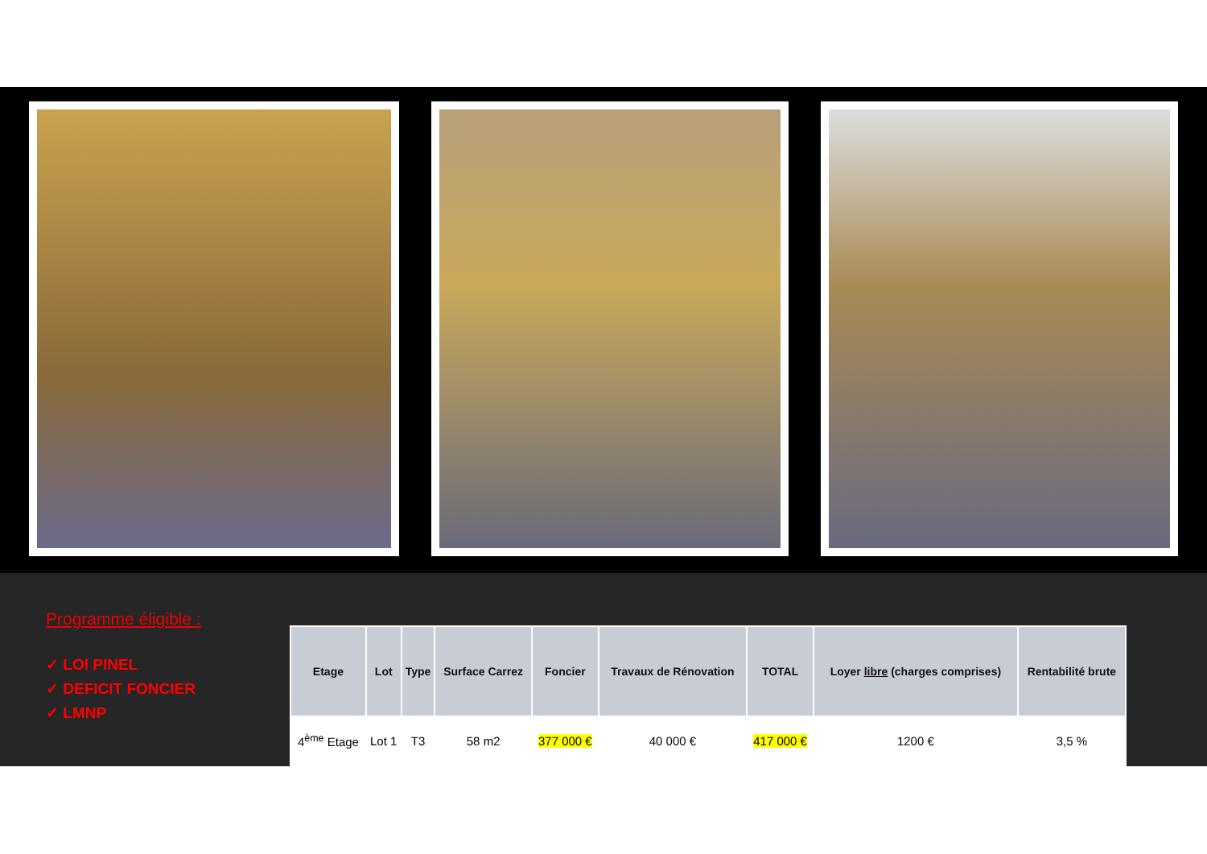Programme éligible :
✓ LOI PINEL
✓ DEFICIT FONCIER
✓ LMNP
| Etage | Lot | Type | Surface Carrez | Foncier | Travaux de Rénovation | TOTAL | Loyer libre (charges comprises) | Rentabilité brute |
| --- | --- | --- | --- | --- | --- | --- | --- | --- |
| 4<sup>ème</sup> Etage | Lot 1 | T3 | 58 m2 | 377 000 € | 40 000 € | 417 000 € | 1200 € | 3,5 % |